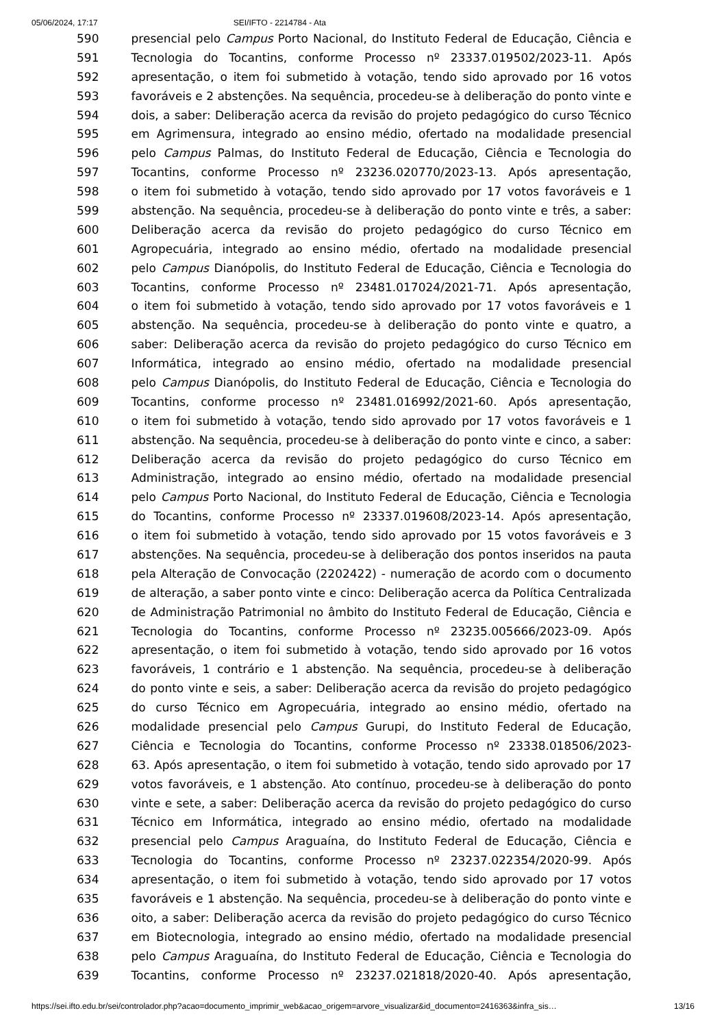05/06/2024, 17:17 SEI/IFTO - 2214784 - Ata
| 590 | presencial pelo Campus Porto Nacional, do Instituto Federal de Educação, Ciência e |
| 591 | Tecnologia do Tocantins, conforme Processo nº 23337.019502/2023-11. Após |
| 592 | apresentação, o item foi submetido à votação, tendo sido aprovado por 16 votos |
| 593 | favoráveis e 2 abstenções. Na sequência, procedeu-se à deliberação do ponto vinte e |
| 594 | dois, a saber: Deliberação acerca da revisão do projeto pedagógico do curso Técnico |
| 595 | em Agrimensura, integrado ao ensino médio, ofertado na modalidade presencial |
| 596 | pelo Campus Palmas, do Instituto Federal de Educação, Ciência e Tecnologia do |
| 597 | Tocantins, conforme Processo nº 23236.020770/2023-13. Após apresentação, |
| 598 | o item foi submetido à votação, tendo sido aprovado por 17 votos favoráveis e 1 |
| 599 | abstenção. Na sequência, procedeu-se à deliberação do ponto vinte e três, a saber: |
| 600 | Deliberação acerca da revisão do projeto pedagógico do curso Técnico em |
| 601 | Agropecuária, integrado ao ensino médio, ofertado na modalidade presencial |
| 602 | pelo Campus Dianópolis, do Instituto Federal de Educação, Ciência e Tecnologia do |
| 603 | Tocantins, conforme Processo nº 23481.017024/2021-71. Após apresentação, |
| 604 | o item foi submetido à votação, tendo sido aprovado por 17 votos favoráveis e 1 |
| 605 | abstenção. Na sequência, procedeu-se à deliberação do ponto vinte e quatro, a |
| 606 | saber: Deliberação acerca da revisão do projeto pedagógico do curso Técnico em |
| 607 | Informática, integrado ao ensino médio, ofertado na modalidade presencial |
| 608 | pelo Campus Dianópolis, do Instituto Federal de Educação, Ciência e Tecnologia do |
| 609 | Tocantins, conforme processo nº 23481.016992/2021-60. Após apresentação, |
| 610 | o item foi submetido à votação, tendo sido aprovado por 17 votos favoráveis e 1 |
| 611 | abstenção. Na sequência, procedeu-se à deliberação do ponto vinte e cinco, a saber: |
| 612 | Deliberação acerca da revisão do projeto pedagógico do curso Técnico em |
| 613 | Administração, integrado ao ensino médio, ofertado na modalidade presencial |
| 614 | pelo Campus Porto Nacional, do Instituto Federal de Educação, Ciência e Tecnologia |
| 615 | do Tocantins, conforme Processo nº 23337.019608/2023-14. Após apresentação, |
| 616 | o item foi submetido à votação, tendo sido aprovado por 15 votos favoráveis e 3 |
| 617 | abstenções. Na sequência, procedeu-se à deliberação dos pontos inseridos na pauta |
| 618 | pela Alteração de Convocação (2202422) - numeração de acordo com o documento |
| 619 | de alteração, a saber ponto vinte e cinco: Deliberação acerca da Política Centralizada |
| 620 | de Administração Patrimonial no âmbito do Instituto Federal de Educação, Ciência e |
| 621 | Tecnologia do Tocantins, conforme Processo nº 23235.005666/2023-09. Após |
| 622 | apresentação, o item foi submetido à votação, tendo sido aprovado por 16 votos |
| 623 | favoráveis, 1 contrário e 1 abstenção. Na sequência, procedeu-se à deliberação |
| 624 | do ponto vinte e seis, a saber: Deliberação acerca da revisão do projeto pedagógico |
| 625 | do curso Técnico em Agropecuária, integrado ao ensino médio, ofertado na |
| 626 | modalidade presencial pelo Campus Gurupi, do Instituto Federal de Educação, |
| 627 | Ciência e Tecnologia do Tocantins, conforme Processo nº 23338.018506/2023- |
| 628 | 63. Após apresentação, o item foi submetido à votação, tendo sido aprovado por 17 |
| 629 | votos favoráveis, e 1 abstenção. Ato contínuo, procedeu-se à deliberação do ponto |
| 630 | vinte e sete, a saber: Deliberação acerca da revisão do projeto pedagógico do curso |
| 631 | Técnico em Informática, integrado ao ensino médio, ofertado na modalidade |
| 632 | presencial pelo Campus Araguaína, do Instituto Federal de Educação, Ciência e |
| 633 | Tecnologia do Tocantins, conforme Processo nº 23237.022354/2020-99. Após |
| 634 | apresentação, o item foi submetido à votação, tendo sido aprovado por 17 votos |
| 635 | favoráveis e 1 abstenção. Na sequência, procedeu-se à deliberação do ponto vinte e |
| 636 | oito, a saber: Deliberação acerca da revisão do projeto pedagógico do curso Técnico |
| 637 | em Biotecnologia, integrado ao ensino médio, ofertado na modalidade presencial |
| 638 | pelo Campus Araguaína, do Instituto Federal de Educação, Ciência e Tecnologia do |
| 639 | Tocantins, conforme Processo nº 23237.021818/2020-40. Após apresentação, |
https://sei.ifto.edu.br/sei/controlador.php?acao=documento_imprimir_web&acao_origem=arvore_visualizar&id_documento=2416363&infra_sis… 13/16